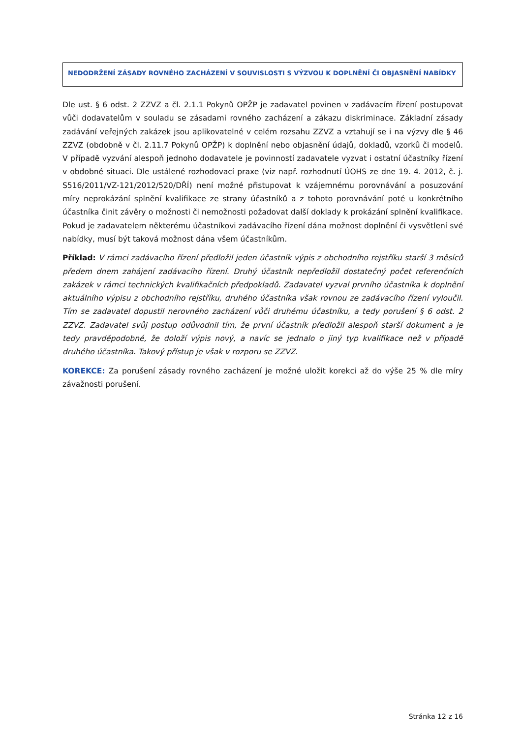NEDODRŽENÍ ZÁSADY ROVNÉHO ZACHÁZENÍ V SOUVISLOSTI S VÝZVOU K DOPLNĚNÍ ČI OBJASNĚNÍ NABÍDKY
Dle ust. § 6 odst. 2 ZZVZ a čl. 2.1.1 Pokynů OPŽP je zadavatel povinen v zadávacím řízení postupovat vůči dodavatelům v souladu se zásadami rovného zacházení a zákazu diskriminace. Základní zásady zadávání veřejných zakázek jsou aplikovatelné v celém rozsahu ZZVZ a vztahují se i na výzvy dle § 46 ZZVZ (obdobně v čl. 2.11.7 Pokynů OPŽP) k doplnění nebo objasnění údajů, dokladů, vzorků či modelů. V případě vyzvání alespoň jednoho dodavatele je povinností zadavatele vyzvat i ostatní účastníky řízení v obdobné situaci. Dle ustálené rozhodovací praxe (viz např. rozhodnutí ÚOHS ze dne 19. 4. 2012, č. j. S516/2011/VZ-121/2012/520/DŘÍ) není možné přistupovat k vzájemnému porovnávání a posuzování míry neprokázání splnění kvalifikace ze strany účastníků a z tohoto porovnávání poté u konkrétního účastníka činit závěry o možnosti či nemožnosti požadovat další doklady k prokázání splnění kvalifikace. Pokud je zadavatelem některému účastníkovi zadávacího řízení dána možnost doplnění či vysvětlení své nabídky, musí být taková možnost dána všem účastníkům.
Příklad: V rámci zadávacího řízení předložil jeden účastník výpis z obchodního rejstříku starší 3 měsíců předem dnem zahájení zadávacího řízení. Druhý účastník nepředložil dostatečný počet referenčních zakázek v rámci technických kvalifikačních předpokladů. Zadavatel vyzval prvního účastníka k doplnění aktuálního výpisu z obchodního rejstříku, druhého účastníka však rovnou ze zadávacího řízení vyloučil. Tím se zadavatel dopustil nerovného zacházení vůči druhému účastníku, a tedy porušení § 6 odst. 2 ZZVZ. Zadavatel svůj postup odůvodnil tím, že první účastník předložil alespoň starší dokument a je tedy pravděpodobné, že doloží výpis nový, a navíc se jednalo o jiný typ kvalifikace než v případě druhého účastníka. Takový přístup je však v rozporu se ZZVZ.
KOREKCE: Za porušení zásady rovného zacházení je možné uložit korekci až do výše 25 % dle míry závažnosti porušení.
Stránka 12 z 16